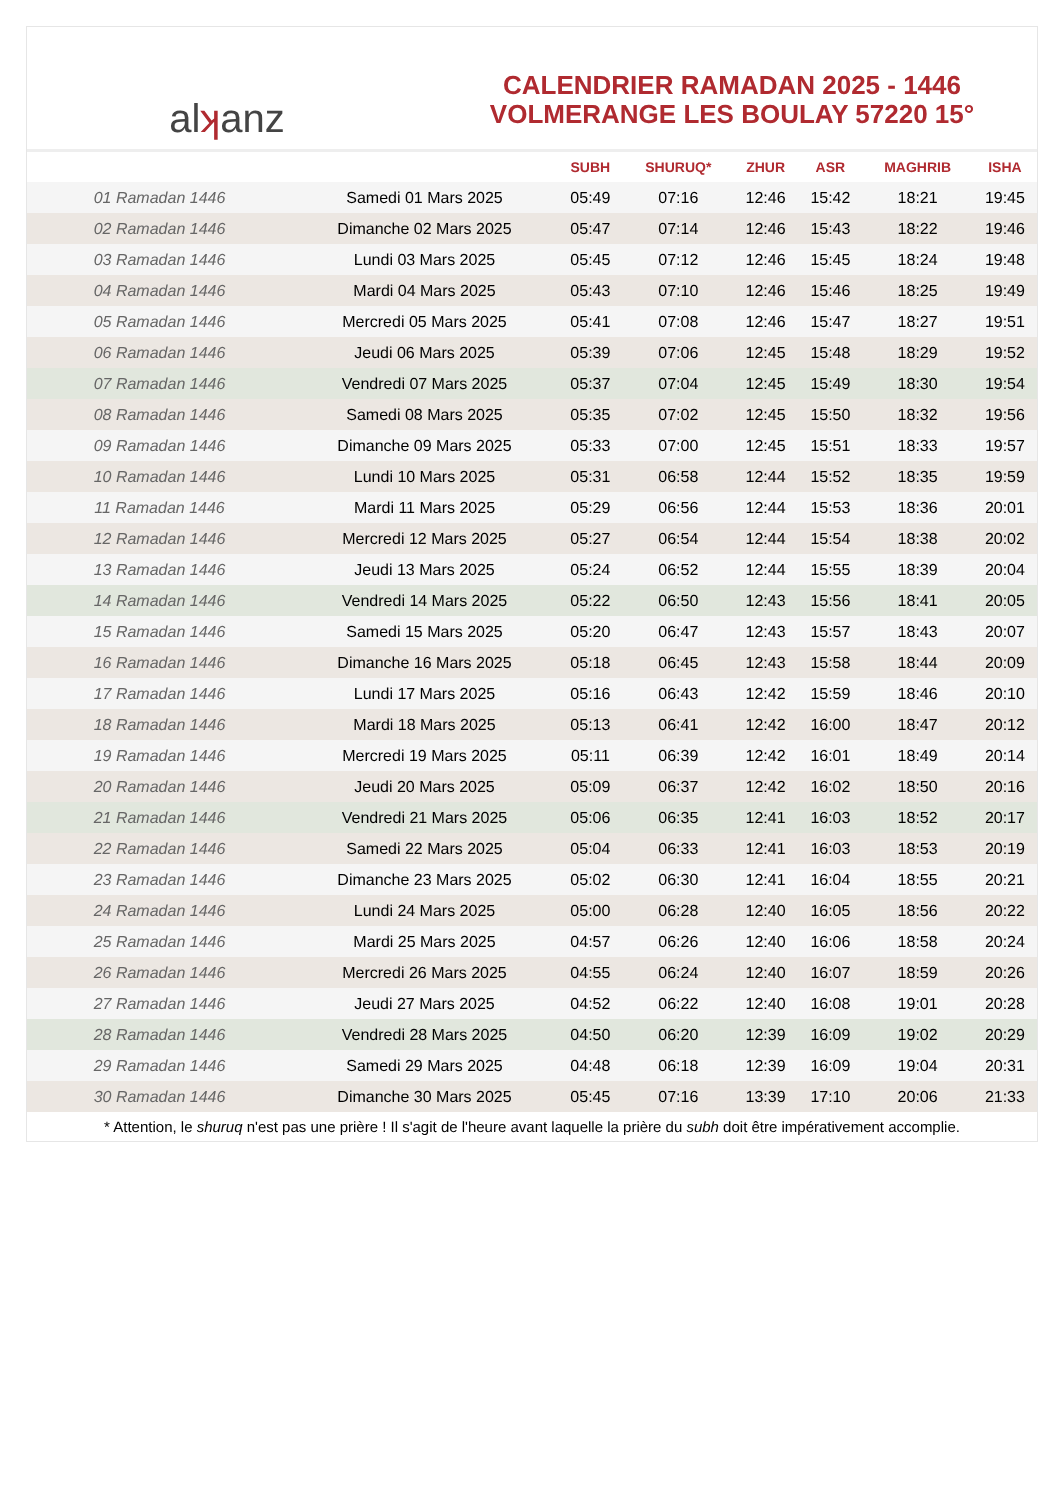al ʞ anz
CALENDRIER RAMADAN 2025 - 1446
VOLMERANGE LES BOULAY 57220 15°
| | | SUBH | SHURUQ* | ZHUR | ASR | MAGHRIB | ISHA |
| --- | --- | --- | --- | --- | --- | --- | --- |
| 01 Ramadan 1446 | Samedi 01 Mars 2025 | 05:49 | 07:16 | 12:46 | 15:42 | 18:21 | 19:45 |
| 02 Ramadan 1446 | Dimanche 02 Mars 2025 | 05:47 | 07:14 | 12:46 | 15:43 | 18:22 | 19:46 |
| 03 Ramadan 1446 | Lundi 03 Mars 2025 | 05:45 | 07:12 | 12:46 | 15:45 | 18:24 | 19:48 |
| 04 Ramadan 1446 | Mardi 04 Mars 2025 | 05:43 | 07:10 | 12:46 | 15:46 | 18:25 | 19:49 |
| 05 Ramadan 1446 | Mercredi 05 Mars 2025 | 05:41 | 07:08 | 12:46 | 15:47 | 18:27 | 19:51 |
| 06 Ramadan 1446 | Jeudi 06 Mars 2025 | 05:39 | 07:06 | 12:45 | 15:48 | 18:29 | 19:52 |
| 07 Ramadan 1446 | Vendredi 07 Mars 2025 | 05:37 | 07:04 | 12:45 | 15:49 | 18:30 | 19:54 |
| 08 Ramadan 1446 | Samedi 08 Mars 2025 | 05:35 | 07:02 | 12:45 | 15:50 | 18:32 | 19:56 |
| 09 Ramadan 1446 | Dimanche 09 Mars 2025 | 05:33 | 07:00 | 12:45 | 15:51 | 18:33 | 19:57 |
| 10 Ramadan 1446 | Lundi 10 Mars 2025 | 05:31 | 06:58 | 12:44 | 15:52 | 18:35 | 19:59 |
| 11 Ramadan 1446 | Mardi 11 Mars 2025 | 05:29 | 06:56 | 12:44 | 15:53 | 18:36 | 20:01 |
| 12 Ramadan 1446 | Mercredi 12 Mars 2025 | 05:27 | 06:54 | 12:44 | 15:54 | 18:38 | 20:02 |
| 13 Ramadan 1446 | Jeudi 13 Mars 2025 | 05:24 | 06:52 | 12:44 | 15:55 | 18:39 | 20:04 |
| 14 Ramadan 1446 | Vendredi 14 Mars 2025 | 05:22 | 06:50 | 12:43 | 15:56 | 18:41 | 20:05 |
| 15 Ramadan 1446 | Samedi 15 Mars 2025 | 05:20 | 06:47 | 12:43 | 15:57 | 18:43 | 20:07 |
| 16 Ramadan 1446 | Dimanche 16 Mars 2025 | 05:18 | 06:45 | 12:43 | 15:58 | 18:44 | 20:09 |
| 17 Ramadan 1446 | Lundi 17 Mars 2025 | 05:16 | 06:43 | 12:42 | 15:59 | 18:46 | 20:10 |
| 18 Ramadan 1446 | Mardi 18 Mars 2025 | 05:13 | 06:41 | 12:42 | 16:00 | 18:47 | 20:12 |
| 19 Ramadan 1446 | Mercredi 19 Mars 2025 | 05:11 | 06:39 | 12:42 | 16:01 | 18:49 | 20:14 |
| 20 Ramadan 1446 | Jeudi 20 Mars 2025 | 05:09 | 06:37 | 12:42 | 16:02 | 18:50 | 20:16 |
| 21 Ramadan 1446 | Vendredi 21 Mars 2025 | 05:06 | 06:35 | 12:41 | 16:03 | 18:52 | 20:17 |
| 22 Ramadan 1446 | Samedi 22 Mars 2025 | 05:04 | 06:33 | 12:41 | 16:03 | 18:53 | 20:19 |
| 23 Ramadan 1446 | Dimanche 23 Mars 2025 | 05:02 | 06:30 | 12:41 | 16:04 | 18:55 | 20:21 |
| 24 Ramadan 1446 | Lundi 24 Mars 2025 | 05:00 | 06:28 | 12:40 | 16:05 | 18:56 | 20:22 |
| 25 Ramadan 1446 | Mardi 25 Mars 2025 | 04:57 | 06:26 | 12:40 | 16:06 | 18:58 | 20:24 |
| 26 Ramadan 1446 | Mercredi 26 Mars 2025 | 04:55 | 06:24 | 12:40 | 16:07 | 18:59 | 20:26 |
| 27 Ramadan 1446 | Jeudi 27 Mars 2025 | 04:52 | 06:22 | 12:40 | 16:08 | 19:01 | 20:28 |
| 28 Ramadan 1446 | Vendredi 28 Mars 2025 | 04:50 | 06:20 | 12:39 | 16:09 | 19:02 | 20:29 |
| 29 Ramadan 1446 | Samedi 29 Mars 2025 | 04:48 | 06:18 | 12:39 | 16:09 | 19:04 | 20:31 |
| 30 Ramadan 1446 | Dimanche 30 Mars 2025 | 05:45 | 07:16 | 13:39 | 17:10 | 20:06 | 21:33 |
* Attention, le shuruq n'est pas une prière ! Il s'agit de l'heure avant laquelle la prière du subh doit être impérativement accomplie.